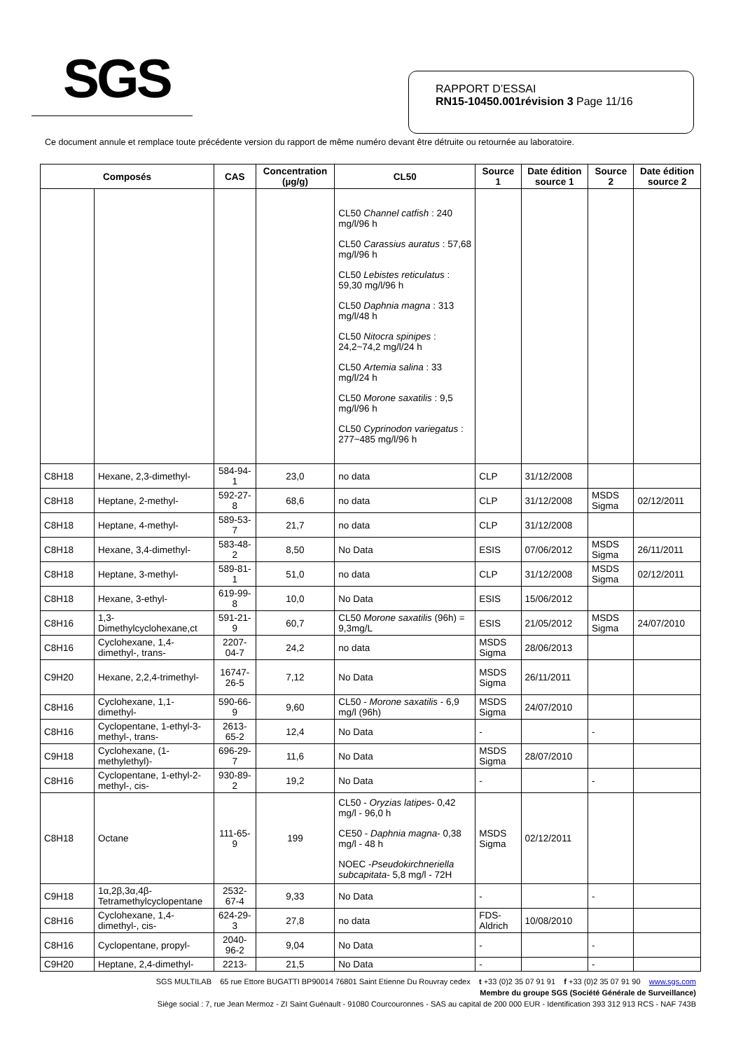SGS
RAPPORT D’ESSAI
RN15-10450.001révision 3 Page 11/16
Ce document annule et remplace toute précédente version du rapport de même numéro devant être détruite ou retournée au laboratoire.
| Composés | | CAS | Concentration (µg/g) | CL50 | Source 1 | Date édition source 1 | Source 2 | Date édition source 2 |
| --- | --- | --- | --- | --- | --- | --- | --- | --- |
| | | | | CL50 Channel catfish : 240 mg/l/96 h CL50 Carassius auratus : 57,68 mg/l/96 h CL50 Lebistes reticulatus : 59,30 mg/l/96 h CL50 Daphnia magna : 313 mg/l/48 h CL50 Nitocra spinipes : 24,2~74,2 mg/l/24 h CL50 Artemia salina : 33 mg/l/24 h CL50 Morone saxatilis : 9,5 mg/l/96 h CL50 Cyprinodon variegatus : 277~485 mg/l/96 h | | | | |
| C8H18 | Hexane, 2,3-dimethyl- | 584-94-1 | 23,0 | no data | CLP | 31/12/2008 | | |
| C8H18 | Heptane, 2-methyl- | 592-27-8 | 68,6 | no data | CLP | 31/12/2008 | MSDS Sigma | 02/12/2011 |
| C8H18 | Heptane, 4-methyl- | 589-53-7 | 21,7 | no data | CLP | 31/12/2008 | | |
| C8H18 | Hexane, 3,4-dimethyl- | 583-48-2 | 8,50 | No Data | ESIS | 07/06/2012 | MSDS Sigma | 26/11/2011 |
| C8H18 | Heptane, 3-methyl- | 589-81-1 | 51,0 | no data | CLP | 31/12/2008 | MSDS Sigma | 02/12/2011 |
| C8H18 | Hexane, 3-ethyl- | 619-99-8 | 10,0 | No Data | ESIS | 15/06/2012 | | |
| C8H16 | 1,3-Dimethylcyclohexane,ct | 591-21-9 | 60,7 | CL50 Morone saxatilis (96h) = 9,3mg/L | ESIS | 21/05/2012 | MSDS Sigma | 24/07/2010 |
| C8H16 | Cyclohexane, 1,4-dimethyl-, trans- | 2207-04-7 | 24,2 | no data | MSDS Sigma | 28/06/2013 | | |
| C9H20 | Hexane, 2,2,4-trimethyl- | 16747-26-5 | 7,12 | No Data | MSDS Sigma | 26/11/2011 | | |
| C8H16 | Cyclohexane, 1,1-dimethyl- | 590-66-9 | 9,60 | CL50 - Morone saxatilis - 6,9 mg/l (96h) | MSDS Sigma | 24/07/2010 | | |
| C8H16 | Cyclopentane, 1-ethyl-3-methyl-, trans- | 2613-65-2 | 12,4 | No Data | - | | - | |
| C9H18 | Cyclohexane, (1-methylethyl)- | 696-29-7 | 11,6 | No Data | MSDS Sigma | 28/07/2010 | | |
| C8H16 | Cyclopentane, 1-ethyl-2-methyl-, cis- | 930-89-2 | 19,2 | No Data | - | | - | |
| C8H18 | Octane | 111-65-9 | 199 | CL50 - Oryzias latipes - 0,42 mg/l - 96,0 h CE50 - Daphnia magna - 0,38 mg/l - 48 h NOEC - Pseudokirchneriella subcapitata - 5,8 mg/l - 72H | MSDS Sigma | 02/12/2011 | | |
| C9H18 | 1α,2β,3α,4β-Tetramethylcyclopentane | 2532-67-4 | 9,33 | No Data | - | | - | |
| C8H16 | Cyclohexane, 1,4-dimethyl-, cis- | 624-29-3 | 27,8 | no data | FDS-Aldrich | 10/08/2010 | | |
| C8H16 | Cyclopentane, propyl- | 2040-96-2 | 9,04 | No Data | - | | - | |
| C9H20 | Heptane, 2,4-dimethyl- | 2213- | 21,5 | No Data | - | | - | |
SGS MULTILAB 65 rue Ettore BUGATTI BP90014 76801 Saint Etienne Du Rouvray cedex t +33 (0)2 35 07 91 91 f +33 (0)2 35 07 91 90 www.sgs.com
Membre du groupe SGS (Société Générale de Surveillance)
Siège social : 7, rue Jean Mermoz - ZI Saint Guénault - 91080 Courcouronnes - SAS au capital de 200 000 EUR - Identification 393 312 913 RCS - NAF 743B